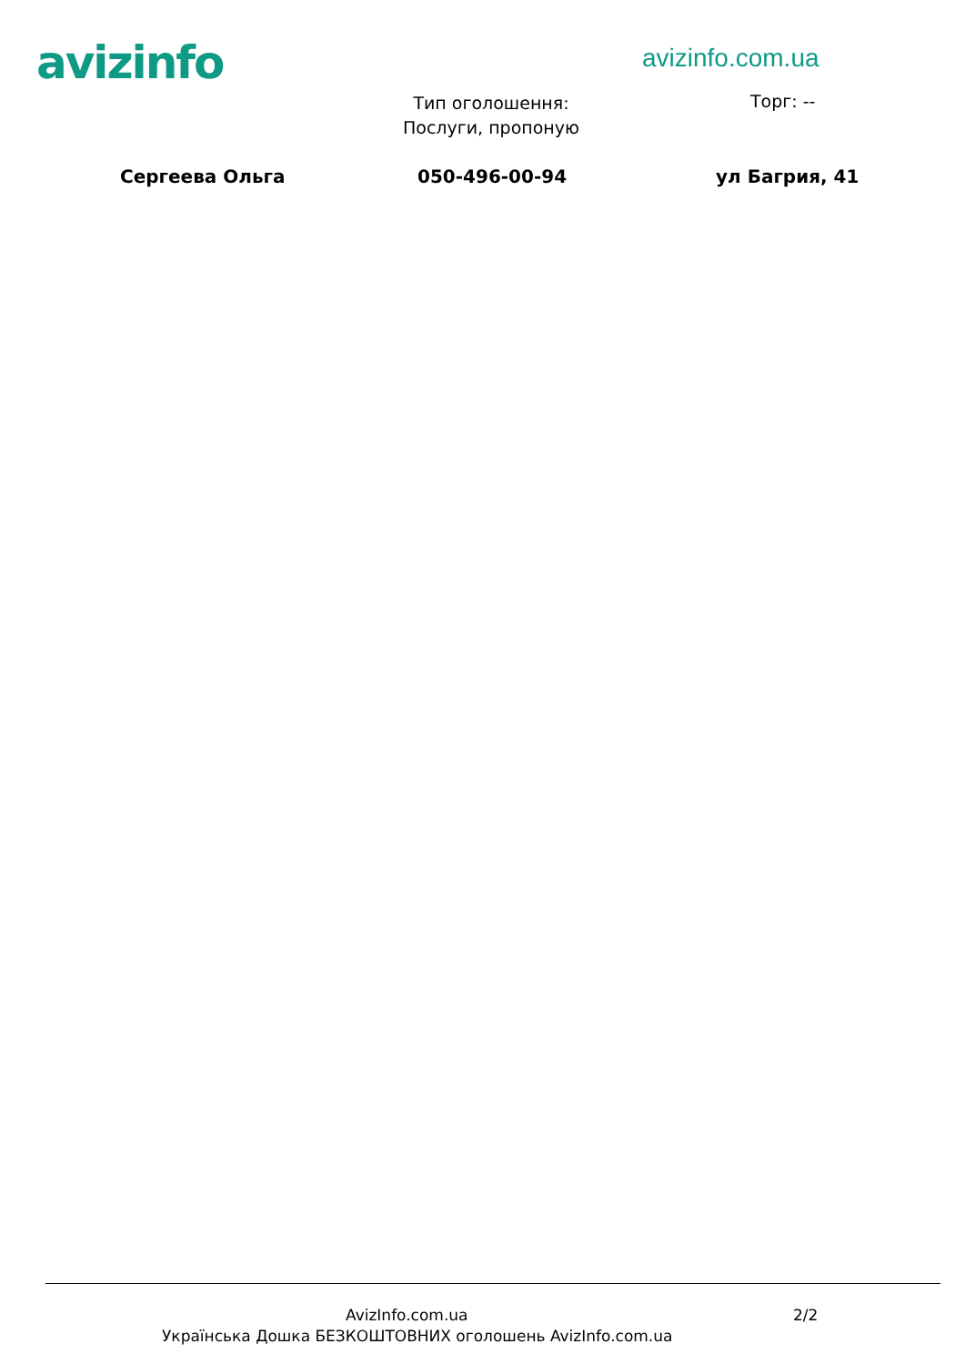avizinfo avizinfo.com.ua
Тип оголошення: Послуги, пропоную
Торг: --
Сергеева Ольга 050-496-00-94 ул Багрия, 41
AvizInfo.com.ua 2/2
Українська Дошка БЕЗКОШТОВНИХ оголошень AvizInfo.com.ua